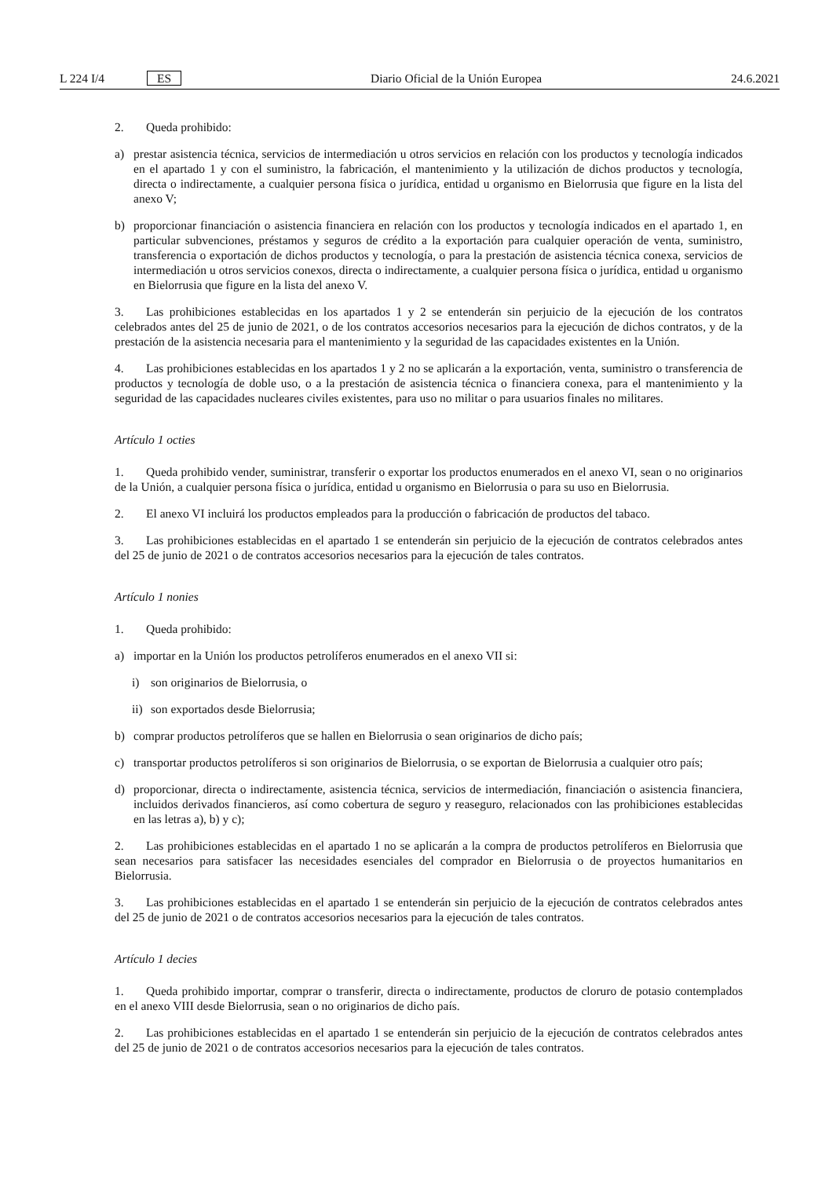L 224 I/4 ES Diario Oficial de la Unión Europea
24.6.2021
2. Queda prohibido:
a) prestar asistencia técnica, servicios de intermediación u otros servicios en relación con los productos y tecnología indicados en el apartado 1 y con el suministro, la fabricación, el mantenimiento y la utilización de dichos productos y tecnología, directa o indirectamente, a cualquier persona física o jurídica, entidad u organismo en Bielorrusia que figure en la lista del anexo V;
b) proporcionar financiación o asistencia financiera en relación con los productos y tecnología indicados en el apartado 1, en particular subvenciones, préstamos y seguros de crédito a la exportación para cualquier operación de venta, suministro, transferencia o exportación de dichos productos y tecnología, o para la prestación de asistencia técnica conexa, servicios de intermediación u otros servicios conexos, directa o indirectamente, a cualquier persona física o jurídica, entidad u organismo en Bielorrusia que figure en la lista del anexo V.
3. Las prohibiciones establecidas en los apartados 1 y 2 se entenderán sin perjuicio de la ejecución de los contratos celebrados antes del 25 de junio de 2021, o de los contratos accesorios necesarios para la ejecución de dichos contratos, y de la prestación de la asistencia necesaria para el mantenimiento y la seguridad de las capacidades existentes en la Unión.
4. Las prohibiciones establecidas en los apartados 1 y 2 no se aplicarán a la exportación, venta, suministro o transferencia de productos y tecnología de doble uso, o a la prestación de asistencia técnica o financiera conexa, para el mantenimiento y la seguridad de las capacidades nucleares civiles existentes, para uso no militar o para usuarios finales no militares.
Artículo 1 octies
1. Queda prohibido vender, suministrar, transferir o exportar los productos enumerados en el anexo VI, sean o no originarios de la Unión, a cualquier persona física o jurídica, entidad u organismo en Bielorrusia o para su uso en Bielorrusia.
2. El anexo VI incluirá los productos empleados para la producción o fabricación de productos del tabaco.
3. Las prohibiciones establecidas en el apartado 1 se entenderán sin perjuicio de la ejecución de contratos celebrados antes del 25 de junio de 2021 o de contratos accesorios necesarios para la ejecución de tales contratos.
Artículo 1 nonies
1. Queda prohibido:
a) importar en la Unión los productos petrolíferos enumerados en el anexo VII si:
i) son originarios de Bielorrusia, o
ii) son exportados desde Bielorrusia;
b) comprar productos petrolíferos que se hallen en Bielorrusia o sean originarios de dicho país;
c) transportar productos petrolíferos si son originarios de Bielorrusia, o se exportan de Bielorrusia a cualquier otro país;
d) proporcionar, directa o indirectamente, asistencia técnica, servicios de intermediación, financiación o asistencia financiera, incluidos derivados financieros, así como cobertura de seguro y reaseguro, relacionados con las prohibiciones establecidas en las letras a), b) y c);
2. Las prohibiciones establecidas en el apartado 1 no se aplicarán a la compra de productos petrolíferos en Bielorrusia que sean necesarios para satisfacer las necesidades esenciales del comprador en Bielorrusia o de proyectos humanitarios en Bielorrusia.
3. Las prohibiciones establecidas en el apartado 1 se entenderán sin perjuicio de la ejecución de contratos celebrados antes del 25 de junio de 2021 o de contratos accesorios necesarios para la ejecución de tales contratos.
Artículo 1 decies
1. Queda prohibido importar, comprar o transferir, directa o indirectamente, productos de cloruro de potasio contemplados en el anexo VIII desde Bielorrusia, sean o no originarios de dicho país.
2. Las prohibiciones establecidas en el apartado 1 se entenderán sin perjuicio de la ejecución de contratos celebrados antes del 25 de junio de 2021 o de contratos accesorios necesarios para la ejecución de tales contratos.